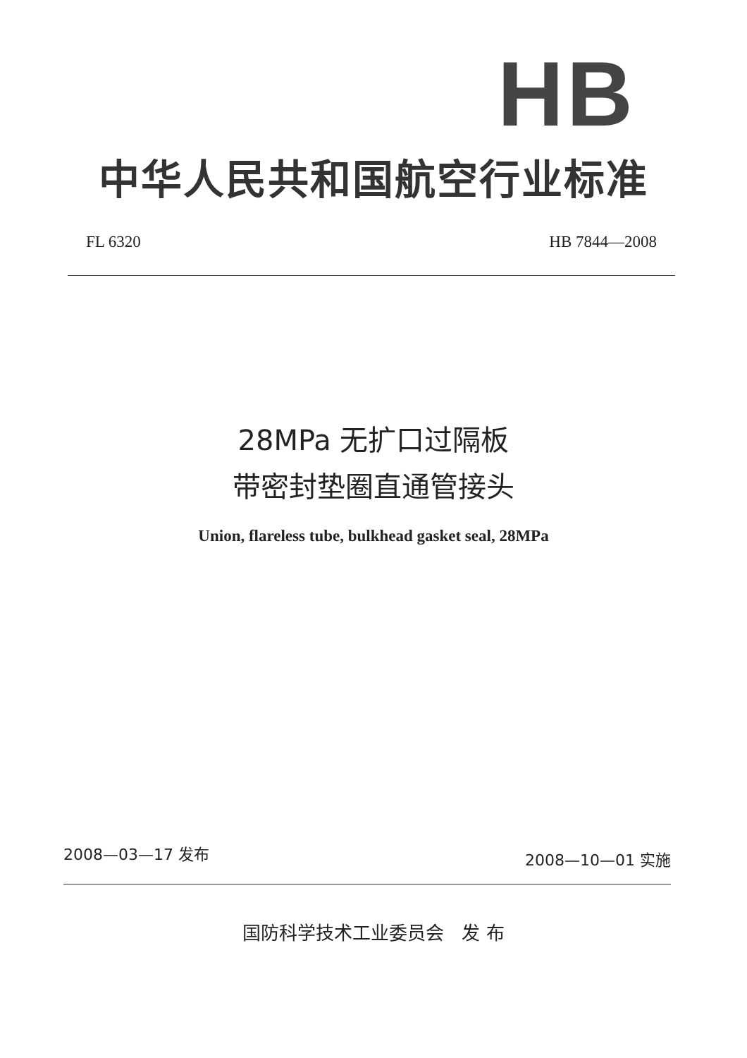HB
中华人民共和国航空行业标准
FL 6320 HB 7844—2008
28MPa 无扩口过隔板
带密封垫圈直通管接头
Union, flareless tube, bulkhead gasket seal, 28MPa
2008—03—17 发布 2008—10—01 实施
国防科学技术工业委员会 发 布